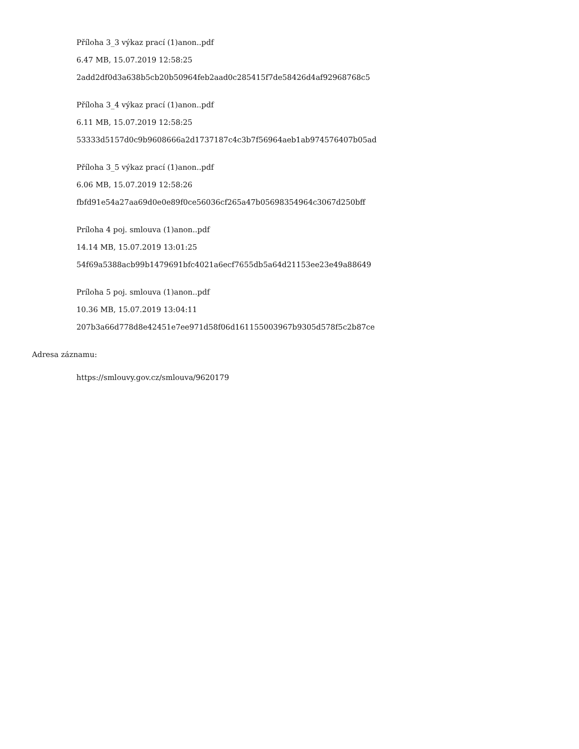Příloha 3_3 výkaz prací (1)anon..pdf
6.47 MB, 15.07.2019 12:58:25
2add2df0d3a638b5cb20b50964feb2aad0c285415f7de58426d4af92968768c5
Příloha 3_4 výkaz prací (1)anon..pdf
6.11 MB, 15.07.2019 12:58:25
53333d5157d0c9b9608666a2d1737187c4c3b7f56964aeb1ab974576407b05ad
Příloha 3_5 výkaz prací (1)anon..pdf
6.06 MB, 15.07.2019 12:58:26
fbfd91e54a27aa69d0e0e89f0ce56036cf265a47b05698354964c3067d250bff
Príloha 4 poj. smlouva (1)anon..pdf
14.14 MB, 15.07.2019 13:01:25
54f69a5388acb99b1479691bfc4021a6ecf7655db5a64d21153ee23e49a88649
Príloha 5 poj. smlouva (1)anon..pdf
10.36 MB, 15.07.2019 13:04:11
207b3a66d778d8e42451e7ee971d58f06d161155003967b9305d578f5c2b87ce
Adresa záznamu:
https://smlouvy.gov.cz/smlouva/9620179